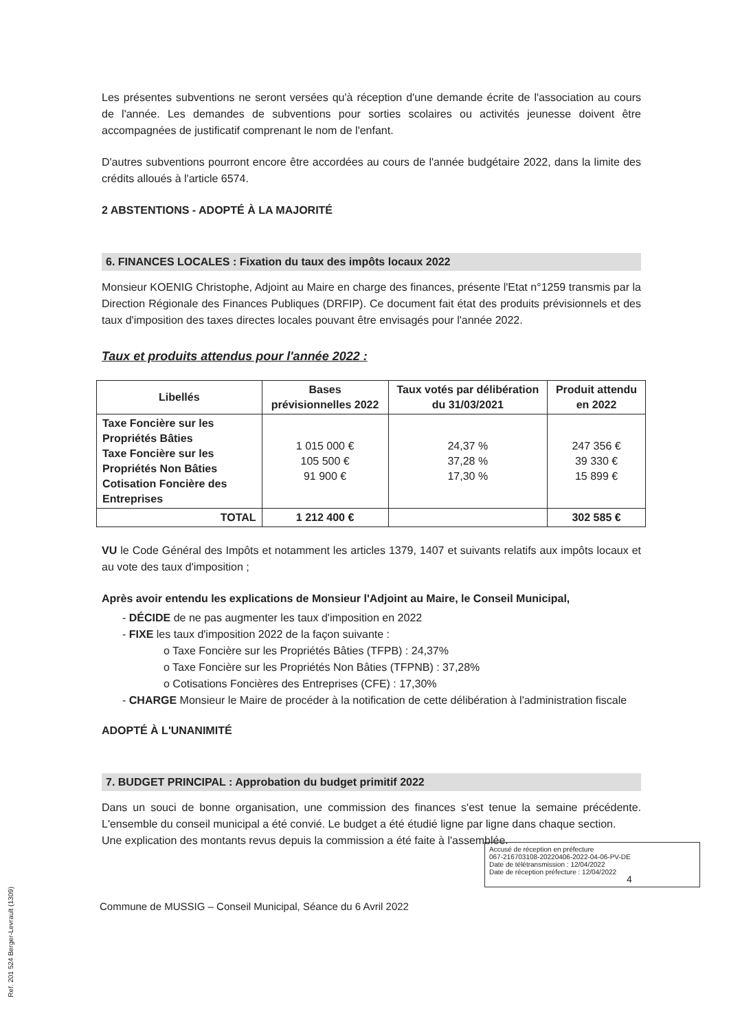Les présentes subventions ne seront versées qu'à réception d'une demande écrite de l'association au cours de l'année. Les demandes de subventions pour sorties scolaires ou activités jeunesse doivent être accompagnées de justificatif comprenant le nom de l'enfant.
D'autres subventions pourront encore être accordées au cours de l'année budgétaire 2022, dans la limite des crédits alloués à l'article 6574.
2 ABSTENTIONS - ADOPTÉ À LA MAJORITÉ
6. FINANCES LOCALES : Fixation du taux des impôts locaux 2022
Monsieur KOENIG Christophe, Adjoint au Maire en charge des finances, présente l'Etat n°1259 transmis par la Direction Régionale des Finances Publiques (DRFIP). Ce document fait état des produits prévisionnels et des taux d'imposition des taxes directes locales pouvant être envisagés pour l'année 2022.
Taux et produits attendus pour l'année 2022 :
| Libellés | Bases prévisionnelles 2022 | Taux votés par délibération du 31/03/2021 | Produit attendu en 2022 |
| --- | --- | --- | --- |
| Taxe Foncière sur les Propriétés Bâties Taxe Foncière sur les Propriétés Non Bâties Cotisation Foncière des Entreprises | 1 015 000 € 105 500 € 91 900 € | 24,37 % 37,28 % 17,30 % | 247 356 € 39 330 € 15 899 € |
| TOTAL | 1 212 400 € | | 302 585 € |
VU le Code Général des Impôts et notamment les articles 1379, 1407 et suivants relatifs aux impôts locaux et au vote des taux d'imposition ;
Après avoir entendu les explications de Monsieur l'Adjoint au Maire, le Conseil Municipal,
- DÉCIDE de ne pas augmenter les taux d'imposition en 2022
- FIXE les taux d'imposition 2022 de la façon suivante :
o Taxe Foncière sur les Propriétés Bâties (TFPB) : 24,37%
o Taxe Foncière sur les Propriétés Non Bâties (TFPNB) : 37,28%
o Cotisations Foncières des Entreprises (CFE) : 17,30%
- CHARGE Monsieur le Maire de procéder à la notification de cette délibération à l'administration fiscale
ADOPTÉ À L'UNANIMITÉ
7. BUDGET PRINCIPAL : Approbation du budget primitif 2022
Dans un souci de bonne organisation, une commission des finances s'est tenue la semaine précédente. L'ensemble du conseil municipal a été convié. Le budget a été étudié ligne par ligne dans chaque section.
Une explication des montants revus depuis la commission a été faite à l'assemblée.
Ref. 201 524 Berger-Levrault (1309)
Accusé de réception en préfecture
067-216703108-20220406-2022-04-06-PV-DE
Date de télétransmission : 12/04/2022
Date de réception préfecture : 12/04/2022
4
Commune de MUSSIG – Conseil Municipal, Séance du 6 Avril 2022